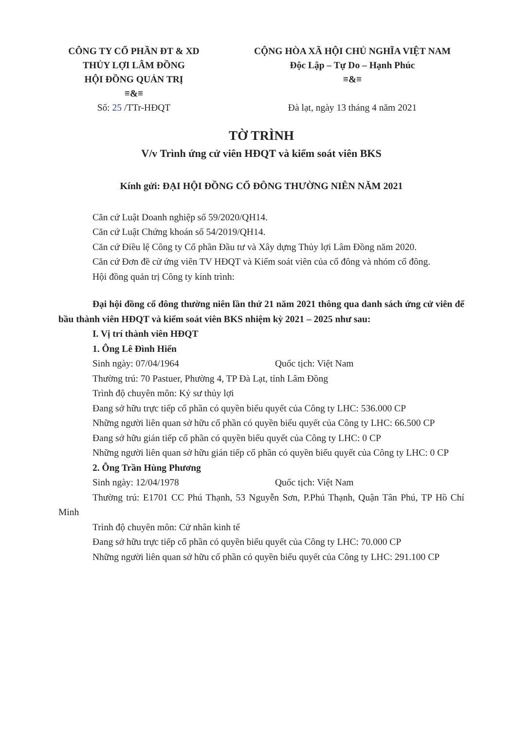CÔNG TY CỔ PHẦN ĐT & XD
THỦY LỢI LÂM ĐỒNG
HỘI ĐỒNG QUẢN TRỊ
≡&≡
Số: 25 /TTr-HĐQT
CỘNG HÒA XÃ HỘI CHỦ NGHĨA VIỆT NAM
Độc Lập – Tự Do – Hạnh Phúc
≡&≡
Đà lạt, ngày 13 tháng 4 năm 2021
TỜ TRÌNH
V/v Trình ứng cử viên HĐQT và kiểm soát viên BKS
Kính gửi: ĐẠI HỘI ĐỒNG CỔ ĐÔNG THƯỜNG NIÊN NĂM 2021
Căn cứ Luật Doanh nghiệp số 59/2020/QH14.
Căn cứ Luật Chứng khoán số 54/2019/QH14.
Căn cứ Điều lệ Công ty Cổ phần Đầu tư và Xây dựng Thủy lợi Lâm Đồng năm 2020.
Căn cứ Đơn đề cử ứng viên TV HĐQT và Kiểm soát viên của cổ đông và nhóm cổ đông.
Hội đồng quản trị Công ty kính trình:
Đại hội đồng cổ đông thường niên lần thứ 21 năm 2021 thông qua danh sách ứng cử viên để bầu thành viên HĐQT và kiểm soát viên BKS nhiệm kỳ 2021 – 2025 như sau:
I. Vị trí thành viên HĐQT
1. Ông Lê Đình Hiển
Sinh ngày: 07/04/1964 Quốc tịch: Việt Nam
Thường trú: 70 Pastuer, Phường 4, TP Đà Lạt, tỉnh Lâm Đồng
Trình độ chuyên môn: Kỷ sư thủy lợi
Đang sở hữu trực tiếp cổ phần có quyền biểu quyết của Công ty LHC: 536.000 CP
Những người liên quan sở hữu cổ phần có quyền biểu quyết của Công ty LHC: 66.500 CP
Đang sở hữu gián tiếp cổ phần có quyền biểu quyết của Công ty LHC: 0 CP
Những người liên quan sở hữu gián tiếp cổ phần có quyền biểu quyết của Công ty LHC: 0 CP
2. Ông Trần Hùng Phương
Sinh ngày: 12/04/1978 Quốc tịch: Việt Nam
Thường trú: E1701 CC Phú Thạnh, 53 Nguyễn Sơn, P.Phú Thạnh, Quận Tân Phú, TP Hồ Chí Minh
Trình độ chuyên môn: Cử nhân kinh tế
Đang sở hữu trực tiếp cổ phần có quyền biểu quyết của Công ty LHC: 70.000 CP
Những người liên quan sở hữu cổ phần có quyền biểu quyết của Công ty LHC: 291.100 CP